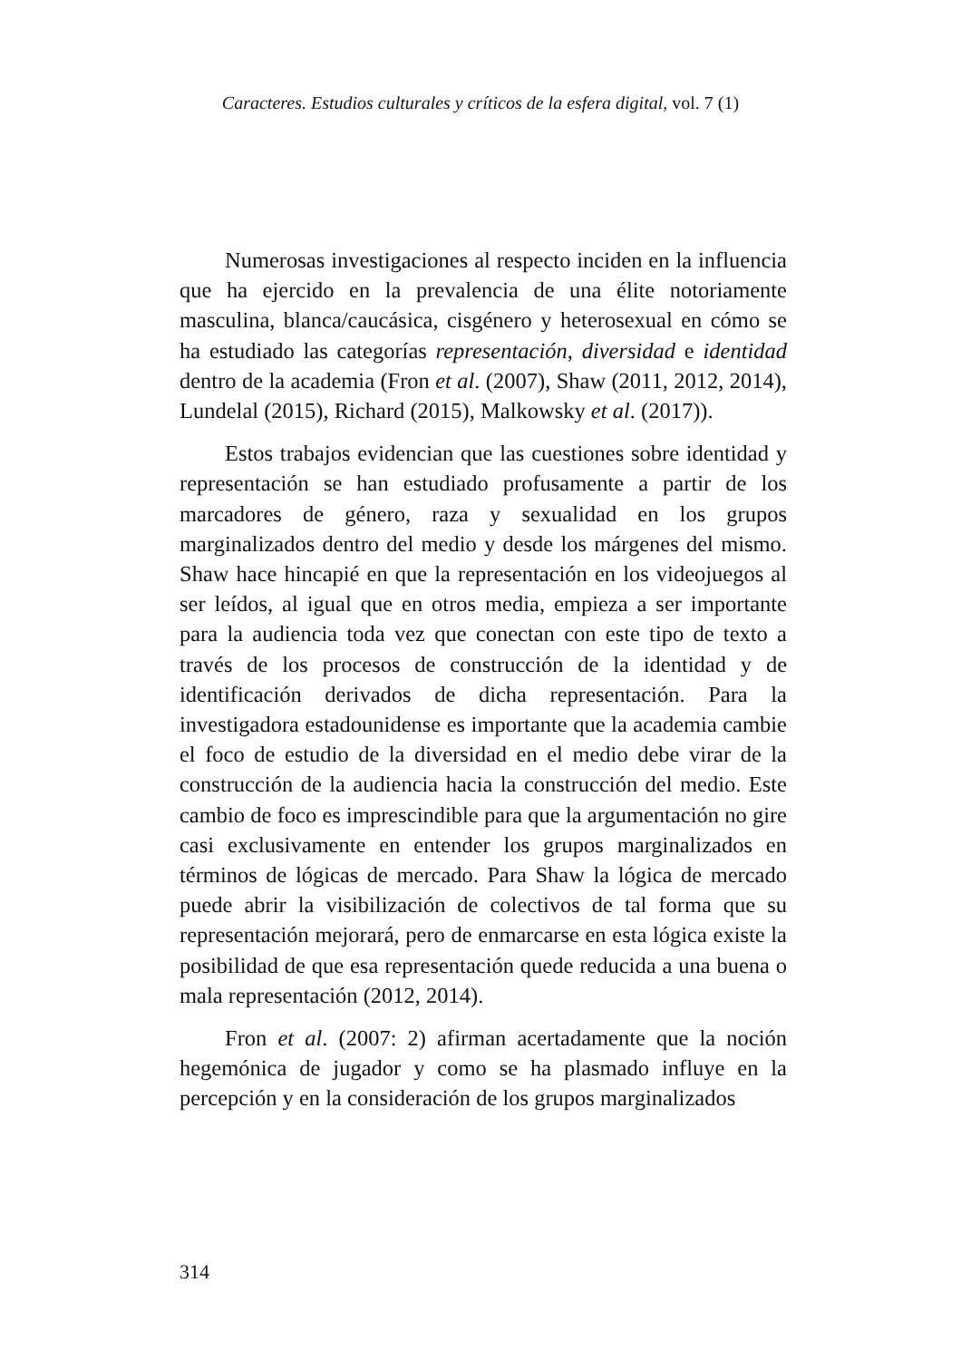Caracteres. Estudios culturales y críticos de la esfera digital, vol. 7 (1)
Numerosas investigaciones al respecto inciden en la influencia que ha ejercido en la prevalencia de una élite notoriamente masculina, blanca/caucásica, cisgénero y heterosexual en cómo se ha estudiado las categorías representación, diversidad e identidad dentro de la academia (Fron et al. (2007), Shaw (2011, 2012, 2014), Lundelal (2015), Richard (2015), Malkowsky et al. (2017)).
Estos trabajos evidencian que las cuestiones sobre identidad y representación se han estudiado profusamente a partir de los marcadores de género, raza y sexualidad en los grupos marginalizados dentro del medio y desde los márgenes del mismo. Shaw hace hincapié en que la representación en los videojuegos al ser leídos, al igual que en otros media, empieza a ser importante para la audiencia toda vez que conectan con este tipo de texto a través de los procesos de construcción de la identidad y de identificación derivados de dicha representación. Para la investigadora estadounidense es importante que la academia cambie el foco de estudio de la diversidad en el medio debe virar de la construcción de la audiencia hacia la construcción del medio. Este cambio de foco es imprescindible para que la argumentación no gire casi exclusivamente en entender los grupos marginalizados en términos de lógicas de mercado. Para Shaw la lógica de mercado puede abrir la visibilización de colectivos de tal forma que su representación mejorará, pero de enmarcarse en esta lógica existe la posibilidad de que esa representación quede reducida a una buena o mala representación (2012, 2014).
Fron et al. (2007: 2) afirman acertadamente que la noción hegemónica de jugador y como se ha plasmado influye en la percepción y en la consideración de los grupos marginalizados
314